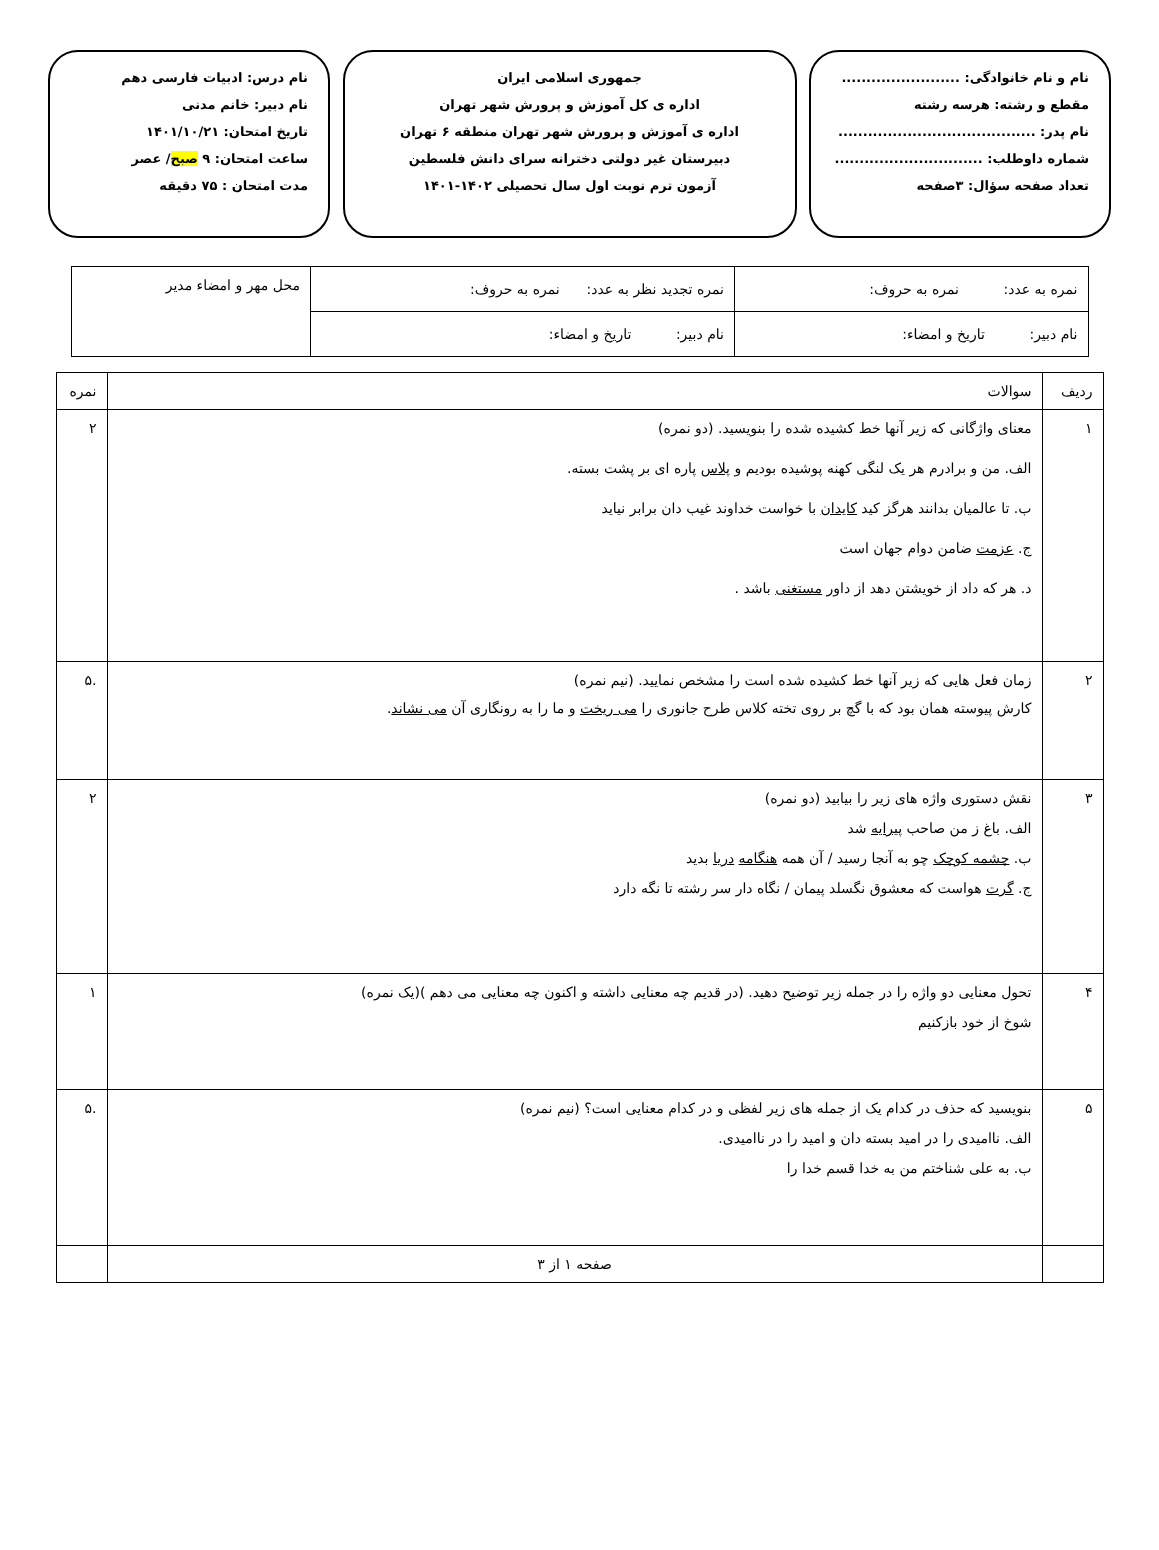نام و نام خانوادگی: ........................
مقطع و رشته: هرسه رشته
نام پدر: ........................................
شماره داوطلب: ..............................
تعداد صفحه سؤال: ۳صفحه
جمهوری اسلامی ایران
اداره ی کل آموزش و پرورش شهر تهران
اداره ی آموزش و پرورش شهر تهران منطقه ۶ تهران
دبیرستان غیر دولتی دخترانه سرای دانش فلسطین
آزمون ترم نوبت اول سال تحصیلی ۱۴۰۲-۱۴۰۱
نام درس: ادبیات فارسی دهم
نام دبیر: خانم مدنی
تاریخ امتحان: ۱۴۰۱/۱۰/۲۱
ساعت امتحان: ۹ صبح/ عصر
مدت امتحان : ۷۵ دقیقه
| نمره به عدد: نمره به حروف: | نمره تجدید نظر به عدد: نمره به حروف: | محل مهر و امضاء مدیر |
| نام دبیر: تاریخ و امضاء: | نام دبیر: تاریخ و امضاء: | |
| ردیف | سوالات | نمره |
| ۱ | معنای واژگانی که زیر آنها خط کشیده شده را بنویسید. (دو نمره) الف. من و برادرم هر یک لنگی کهنه پوشیده بودیم و پلاس پاره ای بر پشت بسته. ب. تا عالمیان بدانند هرگز کید کایدان با خواست خداوند غیب دان برابر نیاید ج. عزمت ضامن دوام جهان است د. هر که داد از خویشتن دهد از داور مستغنی باشد . | ۲ |
| ۲ | زمان فعل هایی که زیر آنها خط کشیده شده است را مشخص نمایید. (نیم نمره) کارش پیوسته همان بود که با گچ بر روی تخته کلاس طرح جانوری را می ریخت و ما را به رونگاری آن می نشاند . | .۵ |
| ۳ | نقش دستوری واژه های زیر را بیابید (دو نمره) الف. باغ ز من صاحب پیرایه شد ب. چشمه کوچک چو به آنجا رسید / آن همه هنگامه دریا بدید ج. گرت هواست که معشوق نگسلد پیمان / نگاه دار سر رشته تا نگه دارد | ۲ |
| ۴ | تحول معنایی دو واژه را در جمله زیر توضیح دهید. (در قدیم چه معنایی داشته و اکنون چه معنایی می دهم )(یک نمره) شوخ از خود بازکنیم | ۱ |
| ۵ | بنویسید که حذف در کدام یک از جمله های زیر لفظی و در کدام معنایی است؟ (نیم نمره) الف. ناامیدی را در امید بسته دان و امید را در ناامیدی. ب. به علی شناختم من به خدا قسم خدا را | .۵ |
| | صفحه ۱ از ۳ | |